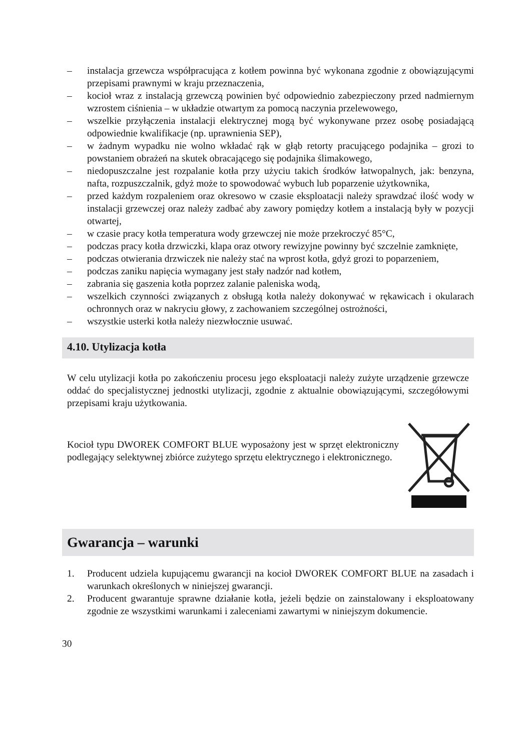– instalacja grzewcza współpracująca z kotłem powinna być wykonana zgodnie z obowiązującymi przepisami prawnymi w kraju przeznaczenia,
– kocioł wraz z instalacją grzewczą powinien być odpowiednio zabezpieczony przed nadmiernym wzrostem ciśnienia – w układzie otwartym za pomocą naczynia przelewowego,
– wszelkie przyłączenia instalacji elektrycznej mogą być wykonywane przez osobę posiadającą odpowiednie kwalifikacje (np. uprawnienia SEP),
– w żadnym wypadku nie wolno wkładać rąk w głąb retorty pracującego podajnika – grozi to powstaniem obrażeń na skutek obracającego się podajnika ślimakowego,
– niedopuszczalne jest rozpalanie kotła przy użyciu takich środków łatwopalnych, jak: benzyna, nafta, rozpuszczalnik, gdyż może to spowodować wybuch lub poparzenie użytkownika,
– przed każdym rozpaleniem oraz okresowo w czasie eksploatacji należy sprawdzać ilość wody w instalacji grzewczej oraz należy zadbać aby zawory pomiędzy kotłem a instalacją były w pozycji otwartej,
– w czasie pracy kotła temperatura wody grzewczej nie może przekroczyć 85°C,
– podczas pracy kotła drzwiczki, klapa oraz otwory rewizyjne powinny być szczelnie zamknięte,
– podczas otwierania drzwiczek nie należy stać na wprost kotła, gdyż grozi to poparzeniem,
– podczas zaniku napięcia wymagany jest stały nadzór nad kotłem,
– zabrania się gaszenia kotła poprzez zalanie paleniska wodą,
– wszelkich czynności związanych z obsługą kotła należy dokonywać w rękawicach i okularach ochronnych oraz w nakryciu głowy, z zachowaniem szczególnej ostrożności,
– wszystkie usterki kotła należy niezwłocznie usuwać.
4.10. Utylizacja kotła
W celu utylizacji kotła po zakończeniu procesu jego eksploatacji należy zużyte urządzenie grzewcze oddać do specjalistycznej jednostki utylizacji, zgodnie z aktualnie obowiązującymi, szczegółowymi przepisami kraju użytkowania.
Kocioł typu DWOREK COMFORT BLUE wyposażony jest w sprzęt elektroniczny podlegający selektywnej zbiórce zużytego sprzętu elektrycznego i elektronicznego.
Gwarancja – warunki
1. Producent udziela kupującemu gwarancji na kocioł DWOREK COMFORT BLUE na zasadach i warunkach określonych w niniejszej gwarancji.
2. Producent gwarantuje sprawne działanie kotła, jeżeli będzie on zainstalowany i eksploatowany zgodnie ze wszystkimi warunkami i zaleceniami zawartymi w niniejszym dokumencie.
30